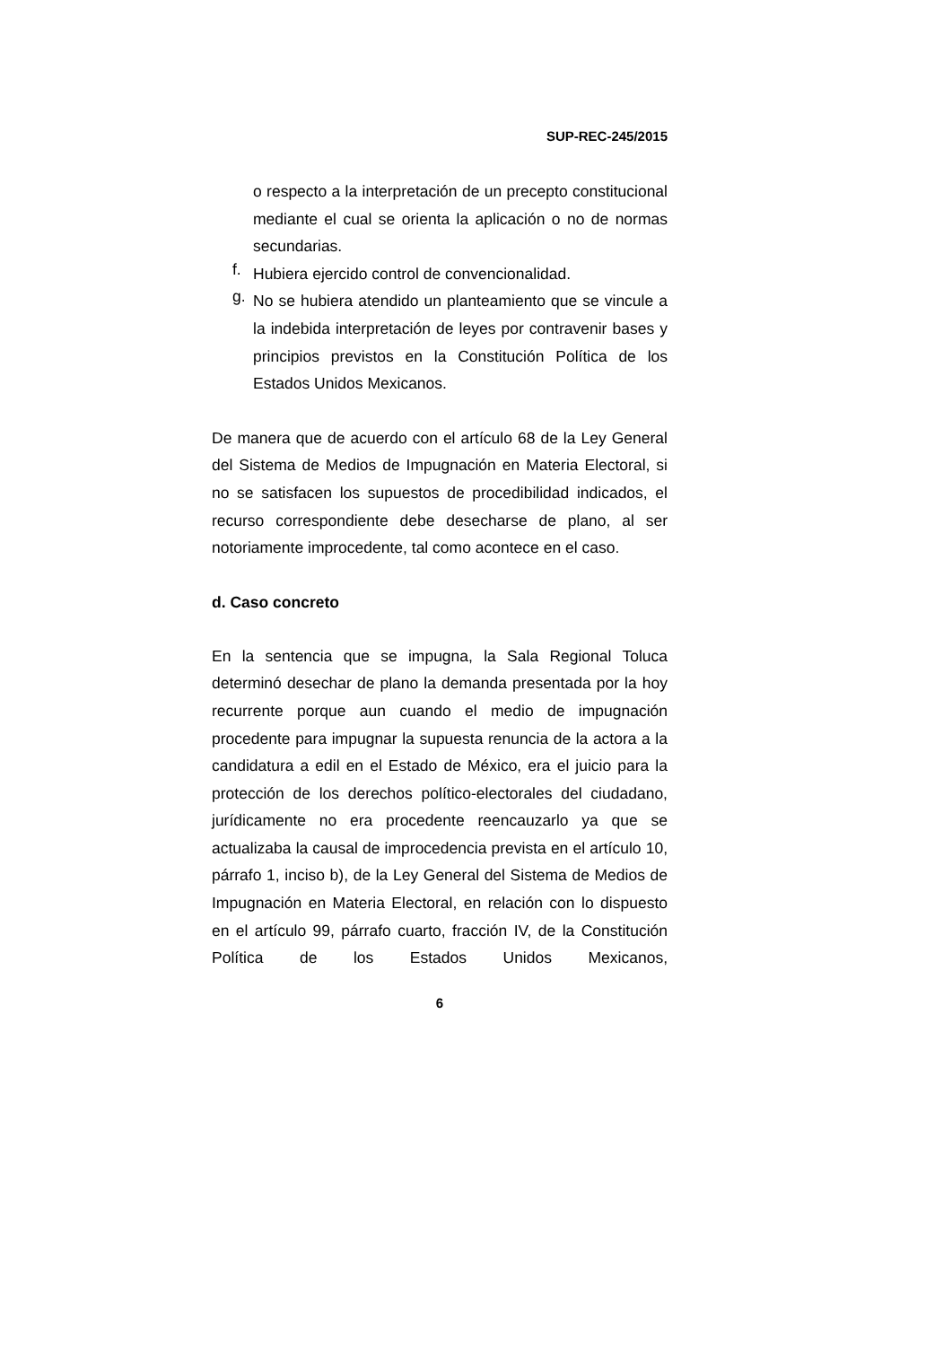SUP-REC-245/2015
o respecto a la interpretación de un precepto constitucional mediante el cual se orienta la aplicación o no de normas secundarias.
f.
Hubiera ejercido control de convencionalidad.
g.
No se hubiera atendido un planteamiento que se vincule a la indebida interpretación de leyes por contravenir bases y principios previstos en la Constitución Política de los Estados Unidos Mexicanos.
De manera que de acuerdo con el artículo 68 de la Ley General del Sistema de Medios de Impugnación en Materia Electoral, si no se satisfacen los supuestos de procedibilidad indicados, el recurso correspondiente debe desecharse de plano, al ser notoriamente improcedente, tal como acontece en el caso.
d. Caso concreto
En la sentencia que se impugna, la Sala Regional Toluca determinó desechar de plano la demanda presentada por la hoy recurrente porque aun cuando el medio de impugnación procedente para impugnar la supuesta renuncia de la actora a la candidatura a edil en el Estado de México, era el juicio para la protección de los derechos político-electorales del ciudadano, jurídicamente no era procedente reencauzarlo ya que se actualizaba la causal de improcedencia prevista en el artículo 10, párrafo 1, inciso b), de la Ley General del Sistema de Medios de Impugnación en Materia Electoral, en relación con lo dispuesto en el artículo 99, párrafo cuarto, fracción IV, de la Constitución Política de los Estados Unidos Mexicanos,
6